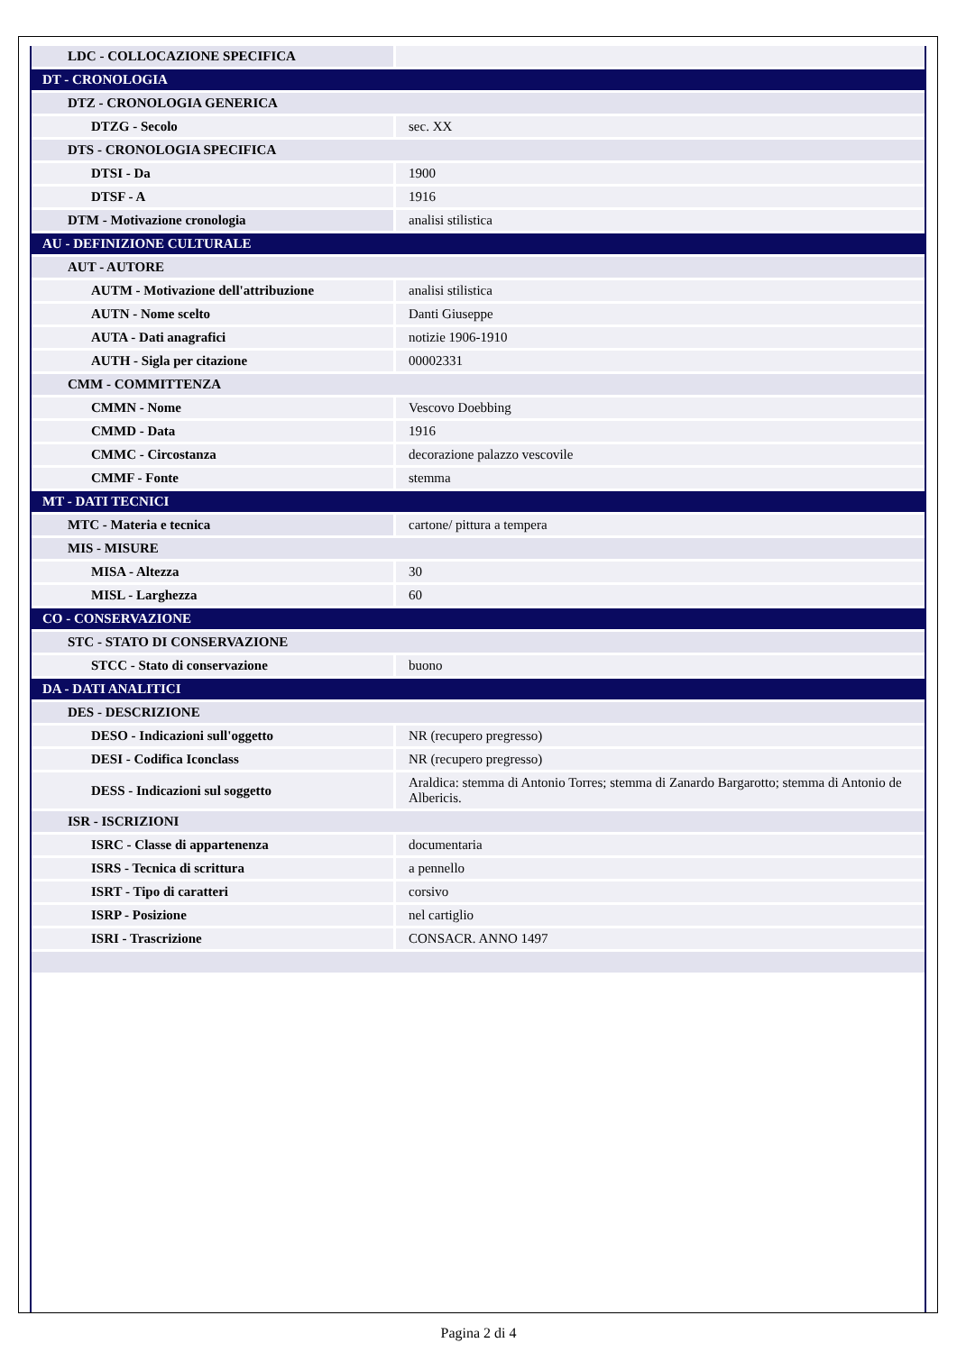| LDC - COLLOCAZIONE SPECIFICA | |
| DT - CRONOLOGIA | |
| DTZ - CRONOLOGIA GENERICA | |
| DTZG - Secolo | sec. XX |
| DTS - CRONOLOGIA SPECIFICA | |
| DTSI - Da | 1900 |
| DTSF - A | 1916 |
| DTM - Motivazione cronologia | analisi stilistica |
| AU - DEFINIZIONE CULTURALE | |
| AUT - AUTORE | |
| AUTM - Motivazione dell'attribuzione | analisi stilistica |
| AUTN - Nome scelto | Danti Giuseppe |
| AUTA - Dati anagrafici | notizie 1906-1910 |
| AUTH - Sigla per citazione | 00002331 |
| CMM - COMMITTENZA | |
| CMMN - Nome | Vescovo Doebbing |
| CMMD - Data | 1916 |
| CMMC - Circostanza | decorazione palazzo vescovile |
| CMMF - Fonte | stemma |
| MT - DATI TECNICI | |
| MTC - Materia e tecnica | cartone/ pittura a tempera |
| MIS - MISURE | |
| MISA - Altezza | 30 |
| MISL - Larghezza | 60 |
| CO - CONSERVAZIONE | |
| STC - STATO DI CONSERVAZIONE | |
| STCC - Stato di conservazione | buono |
| DA - DATI ANALITICI | |
| DES - DESCRIZIONE | |
| DESO - Indicazioni sull'oggetto | NR (recupero pregresso) |
| DESI - Codifica Iconclass | NR (recupero pregresso) |
| DESS - Indicazioni sul soggetto | Araldica: stemma di Antonio Torres; stemma di Zanardo Bargarotto; stemma di Antonio de Albericis. |
| ISR - ISCRIZIONI | |
| ISRC - Classe di appartenenza | documentaria |
| ISRS - Tecnica di scrittura | a pennello |
| ISRT - Tipo di caratteri | corsivo |
| ISRP - Posizione | nel cartiglio |
| ISRI - Trascrizione | CONSACR. ANNO 1497 |
Pagina 2 di 4